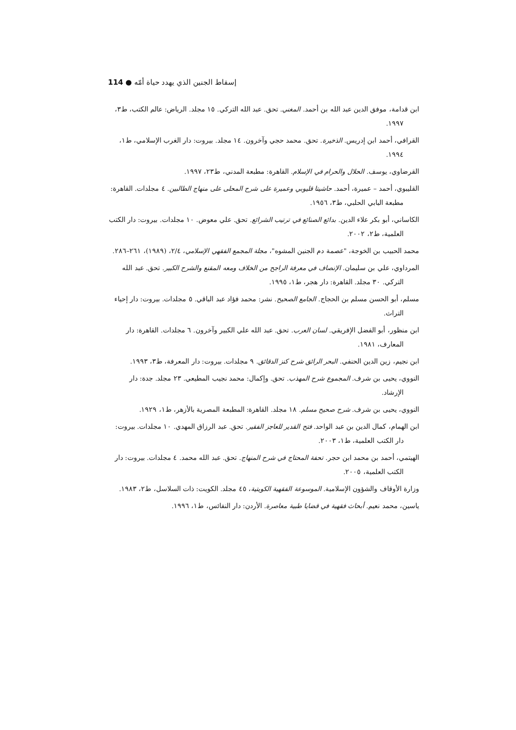إسقاط الجنين الذي يهدد حياة أمّه ● 114
ابن قدامة، موفق الدين عبد الله بن أحمد. المغني. تحق. عبد الله التركي. ١٥ مجلد. الرياض: عالم الكتب، ط٣، ١٩٩٧.
القرافي، أحمد ابن إدريس. الذخيرة. تحق. محمد حجي وآخرون. ١٤ مجلد. بيروت: دار الغرب الإسلامي، ط١، ١٩٩٤.
القرضاوي، يوسف. الحلال والحرام في الإسلام. القاهرة: مطبعة المدني، ط٢٣، ١٩٩٧.
القليبوي، أحمد – عميرة، أحمد. حاشيتا قليوبي وعميرة على شرح المحلى على منهاج الطالبين. ٤ مجلدات. القاهرة: مطبعة البابي الحلبي، ط٣، ١٩٥٦.
الكاساني، أبو بكر علاء الدين. بدائع الصنائع في ترتيب الشرائع. تحق. علي معوض. ١٠ مجلدات. بيروت: دار الكتب العلمية، ط٢، ٢٠٠٢.
محمد الحبيب بن الخوجة، "عصمة دم الجنين المشوه"، مجلة المجمع الفقهي الإسلامي، ٢/٤، (١٩٨٩)، ٢٦١–٢٨٦.
المرداوي، علي بن سليمان. الإنصاف في معرفة الراجح من الخلاف ومعه المقنع والشرح الكبير. تحق. عبد الله التركي. ٣٠ مجلد. القاهرة: دار هجر، ط١، ١٩٩٥.
مسلم، أبو الحسن مسلم بن الحجاج. الجامع الصحيح. نشر: محمد فؤاد عبد الباقي. ٥ مجلدات. بيروت: دار إحياء التراث.
ابن منظور، أبو الفضل الإفريقي. لسان العرب. تحق. عبد الله علي الكبير وآخرون. ٦ مجلدات. القاهرة: دار المعارف، ١٩٨١.
ابن نجيم، زين الدين الحنفي. البحر الرائق شرح كنز الدقائق. ٩ مجلدات. بيروت: دار المعرفة، ط٣، ١٩٩٣.
النووي، يحيى بن شرف. المجموع شرح المهذب. تحق. وإكمال: محمد نجيب المطيعي. ٢٣ مجلد. جدة: دار الإرشاد.
النووي، يحيى بن شرف. شرح صحيح مسلم. ١٨ مجلد. القاهرة: المطبعة المصرية بالأزهر، ط١، ١٩٢٩.
ابن الهمام، كمال الدين بن عبد الواحد. فتح القدير للعاجز الفقير. تحق. عبد الرزاق المهدي. ١٠ مجلدات. بيروت: دار الكتب العلمية، ط١، ٢٠٠٣.
الهيتمي، أحمد بن محمد ابن حجر. تحفة المحتاج في شرح المنهاج. تحق. عبد الله محمد. ٤ مجلدات. بيروت: دار الكتب العلمية، ٢٠٠٥.
وزارة الأوقاف والشؤون الإسلامية. الموسوعة الفقهية الكويتية، ٤٥ مجلد. الكويت: ذات السلاسل، ط٢، ١٩٨٣.
ياسين، محمد نعيم. أبحاث فقهية في قضايا طبية معاصرة. الأردن: دار النفائس، ط١، ١٩٩٦.